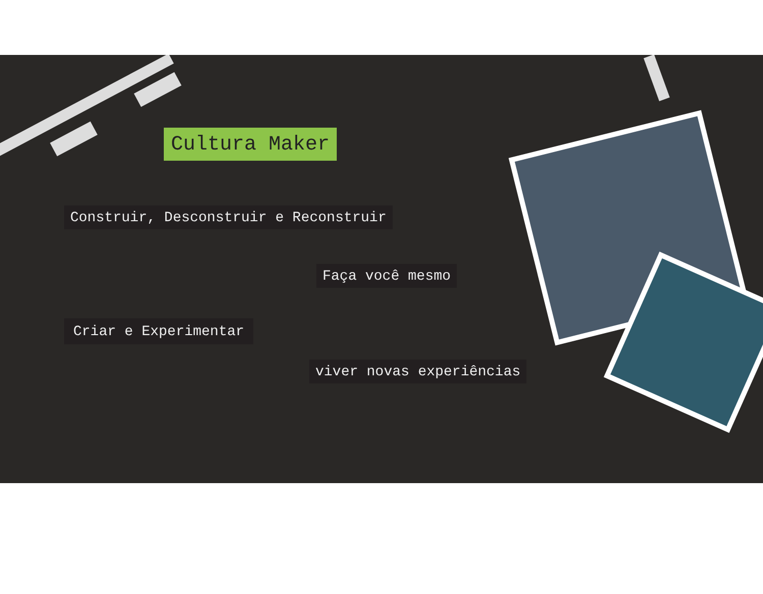Cultura Maker
Construir, Desconstruir e Reconstruir
Faça você mesmo
Criar e Experimentar
viver novas experiências